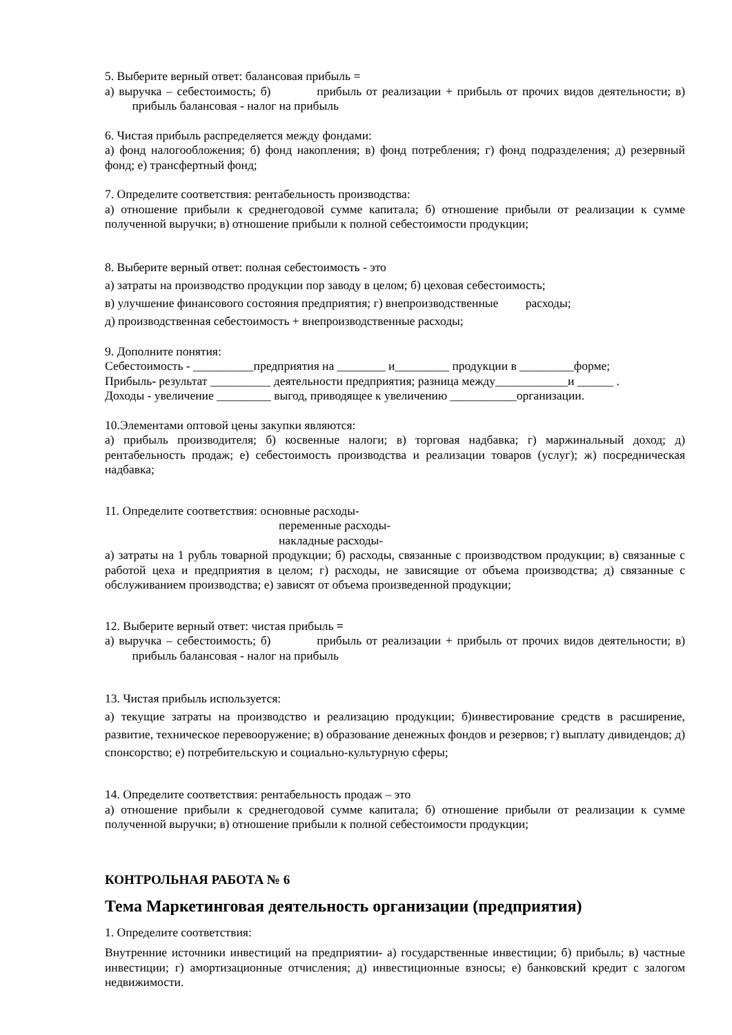5. Выберите верный ответ: балансовая прибыль =
а) выручка – себестоимость; б) прибыль от реализации + прибыль от прочих видов деятельности; в) прибыль балансовая - налог на прибыль
6. Чистая прибыль распределяется между фондами:
а) фонд налогообложения; б) фонд накопления; в) фонд потребления; г) фонд подразделения; д) резервный фонд; е) трансфертный фонд;
7. Определите соответствия: рентабельность производства:
а) отношение прибыли к среднегодовой сумме капитала; б) отношение прибыли от реализации к сумме полученной выручки; в) отношение прибыли к полной себестоимости продукции;
8. Выберите верный ответ: полная себестоимость - это
а) затраты на производство продукции пор заводу в целом; б) цеховая себестоимость;
в) улучшение финансового состояния предприятия; г) внепроизводственные расходы;
д) производственная себестоимость + внепроизводственные расходы;
9. Дополните понятия:
Себестоимость - __________предприятия на ________ и_________ продукции в _________форме;
Прибыль- результат __________ деятельности предприятия; разница между____________и ______ .
Доходы - увеличение _________ выгод, приводящее к увеличению ___________организации.
10.Элементами оптовой цены закупки являются:
а) прибыль производителя; б) косвенные налоги; в) торговая надбавка; г) маржинальный доход; д) рентабельность продаж; е) себестоимость производства и реализации товаров (услуг); ж) посредническая надбавка;
11. Определите соответствия: основные расходы-
переменные расходы-
накладные расходы-
а) затраты на 1 рубль товарной продукции; б) расходы, связанные с производством продукции; в) связанные с работой цеха и предприятия в целом; г) расходы, не зависящие от объема производства; д) связанные с обслуживанием производства; е) зависят от объема произведенной продукции;
12. Выберите верный ответ: чистая прибыль =
а) выручка – себестоимость; б) прибыль от реализации + прибыль от прочих видов деятельности; в) прибыль балансовая - налог на прибыль
13. Чистая прибыль используется:
а) текущие затраты на производство и реализацию продукции; б)инвестирование средств в расширение, развитие, техническое перевооружение; в) образование денежных фондов и резервов; г) выплату дивидендов; д) спонсорство; е) потребительскую и социально-культурную сферы;
14. Определите соответствия: рентабельность продаж – это
а) отношение прибыли к среднегодовой сумме капитала; б) отношение прибыли от реализации к сумме полученной выручки; в) отношение прибыли к полной себестоимости продукции;
КОНТРОЛЬНАЯ РАБОТА № 6
Тема Маркетинговая деятельность организации (предприятия)
1. Определите соответствия:
Внутренние источники инвестиций на предприятии- а) государственные инвестиции; б) прибыль; в) частные инвестиции; г) амортизационные отчисления; д) инвестиционные взносы; е) банковский кредит с залогом недвижимости.